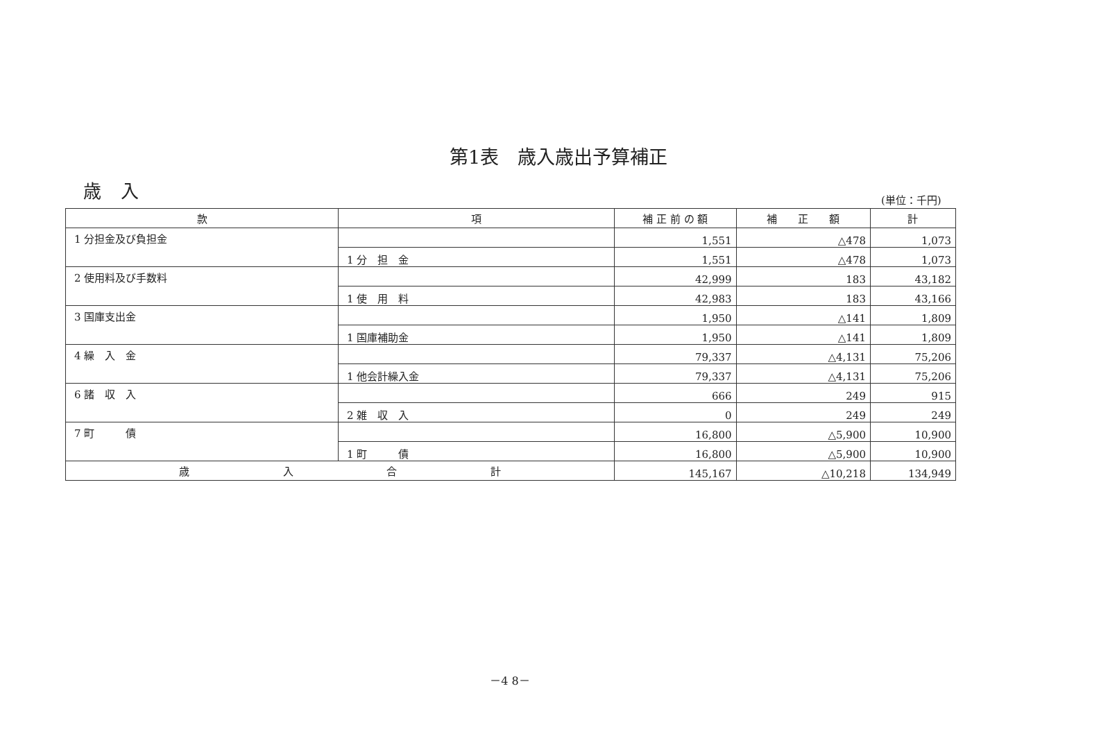第1表　歳入歳出予算補正
歳入 (単位：千円)
| 款 | 項 | 補 正 前 の 額 | 補 正 額 | 計 |
| --- | --- | --- | --- | --- |
| 1 分担金及び負担金 | | 1,551 | △478 | 1,073 |
| | 1 分 担 金 | 1,551 | △478 | 1,073 |
| 2 使用料及び手数料 | | 42,999 | 183 | 43,182 |
| | 1 使 用 料 | 42,983 | 183 | 43,166 |
| 3 国庫支出金 | | 1,950 | △141 | 1,809 |
| | 1 国庫補助金 | 1,950 | △141 | 1,809 |
| 4 繰 入 金 | | 79,337 | △4,131 | 75,206 |
| | 1 他会計繰入金 | 79,337 | △4,131 | 75,206 |
| 6 諸 収 入 | | 666 | 249 | 915 |
| | 2 雑 収 入 | 0 | 249 | 249 |
| 7 町 債 | | 16,800 | △5,900 | 10,900 |
| | 1 町 債 | 16,800 | △5,900 | 10,900 |
| 歳 入 合 計 | | 145,167 | △10,218 | 134,949 |
－4 8－